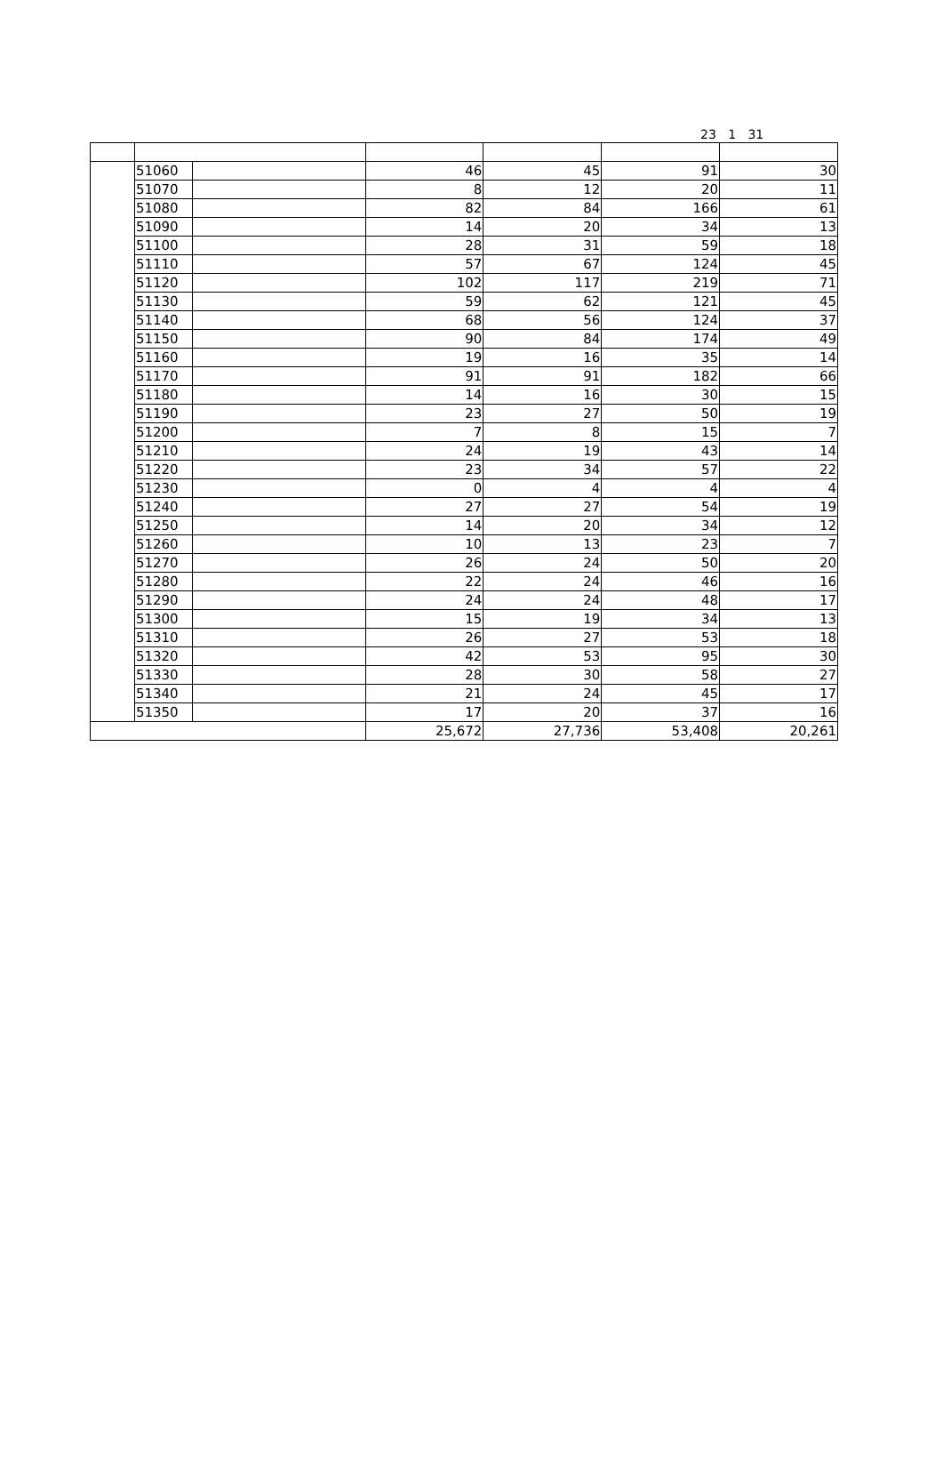23 1 31
| | 51060 | | 46 | 45 | 91 | 30 |
| | 51070 | | 8 | 12 | 20 | 11 |
| | 51080 | | 82 | 84 | 166 | 61 |
| | 51090 | | 14 | 20 | 34 | 13 |
| | 51100 | | 28 | 31 | 59 | 18 |
| | 51110 | | 57 | 67 | 124 | 45 |
| | 51120 | | 102 | 117 | 219 | 71 |
| | 51130 | | 59 | 62 | 121 | 45 |
| | 51140 | | 68 | 56 | 124 | 37 |
| | 51150 | | 90 | 84 | 174 | 49 |
| | 51160 | | 19 | 16 | 35 | 14 |
| | 51170 | | 91 | 91 | 182 | 66 |
| | 51180 | | 14 | 16 | 30 | 15 |
| | 51190 | | 23 | 27 | 50 | 19 |
| | 51200 | | 7 | 8 | 15 | 7 |
| | 51210 | | 24 | 19 | 43 | 14 |
| | 51220 | | 23 | 34 | 57 | 22 |
| | 51230 | | 0 | 4 | 4 | 4 |
| | 51240 | | 27 | 27 | 54 | 19 |
| | 51250 | | 14 | 20 | 34 | 12 |
| | 51260 | | 10 | 13 | 23 | 7 |
| | 51270 | | 26 | 24 | 50 | 20 |
| | 51280 | | 22 | 24 | 46 | 16 |
| | 51290 | | 24 | 24 | 48 | 17 |
| | 51300 | | 15 | 19 | 34 | 13 |
| | 51310 | | 26 | 27 | 53 | 18 |
| | 51320 | | 42 | 53 | 95 | 30 |
| | 51330 | | 28 | 30 | 58 | 27 |
| | 51340 | | 21 | 24 | 45 | 17 |
| | 51350 | | 17 | 20 | 37 | 16 |
| | | | 25,672 | 27,736 | 53,408 | 20,261 |